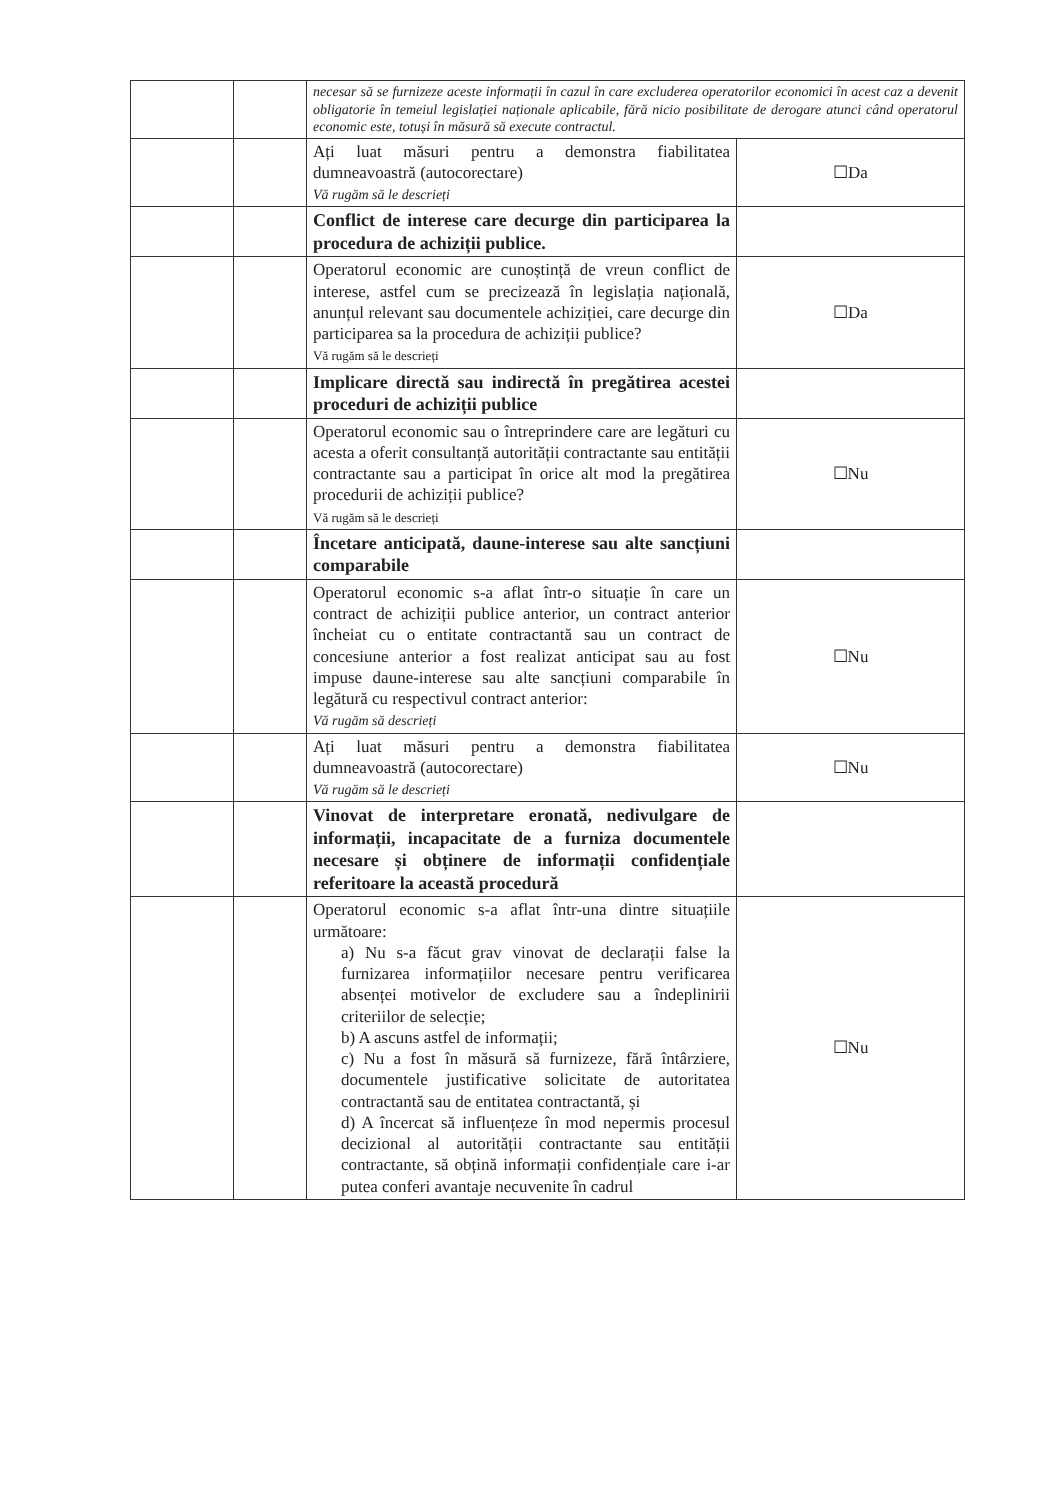| | | necesar să se furnizeze aceste informații în cazul în care excluderea operatorilor economici în acest caz a devenit obligatorie în temeiul legislației naționale aplicabile, fără nicio posibilitate de derogare atunci când operatorul economic este, totuși în măsură să execute contractul. | |
| | | Ați luat măsuri pentru a demonstra fiabilitatea dumneavoastră (autocorectare) Vă rugăm să le descrieți | ☐Da |
| | | Conflict de interese care decurge din participarea la procedura de achiziții publice. | |
| | | Operatorul economic are cunoștință de vreun conflict de interese, astfel cum se precizează în legislația națională, anunțul relevant sau documentele achiziției, care decurge din participarea sa la procedura de achiziții publice? Vă rugăm să le descrieți | ☐Da |
| | | Implicare directă sau indirectă în pregătirea acestei proceduri de achiziții publice | |
| | | Operatorul economic sau o întreprindere care are legături cu acesta a oferit consultanță autorității contractante sau entității contractante sau a participat în orice alt mod la pregătirea procedurii de achiziții publice? Vă rugăm să le descrieți | ☐Nu |
| | | Încetare anticipată, daune-interese sau alte sancțiuni comparabile | |
| | | Operatorul economic s-a aflat într-o situație în care un contract de achiziții publice anterior, un contract anterior încheiat cu o entitate contractantă sau un contract de concesiune anterior a fost realizat anticipat sau au fost impuse daune-interese sau alte sancțiuni comparabile în legătură cu respectivul contract anterior: Vă rugăm să descrieți | ☐Nu |
| | | Ați luat măsuri pentru a demonstra fiabilitatea dumneavoastră (autocorectare) Vă rugăm să le descrieți | ☐Nu |
| | | Vinovat de interpretare eronată, nedivulgare de informații, incapacitate de a furniza documentele necesare și obținere de informații confidențiale referitoare la această procedură | |
| | | Operatorul economic s-a aflat într-una dintre situațiile următoare: a) Nu s-a făcut grav vinovat de declarații false la furnizarea informațiilor necesare pentru verificarea absenței motivelor de excludere sau a îndeplinirii criteriilor de selecție; b) A ascuns astfel de informații; c) Nu a fost în măsură să furnizeze, fără întârziere, documentele justificative solicitate de autoritatea contractantă sau de entitatea contractantă, și d) A încercat să influențeze în mod nepermis procesul decizional al autorității contractante sau entității contractante, să obțină informații confidențiale care i-ar putea conferi avantaje necuvenite în cadrul | ☐Nu |